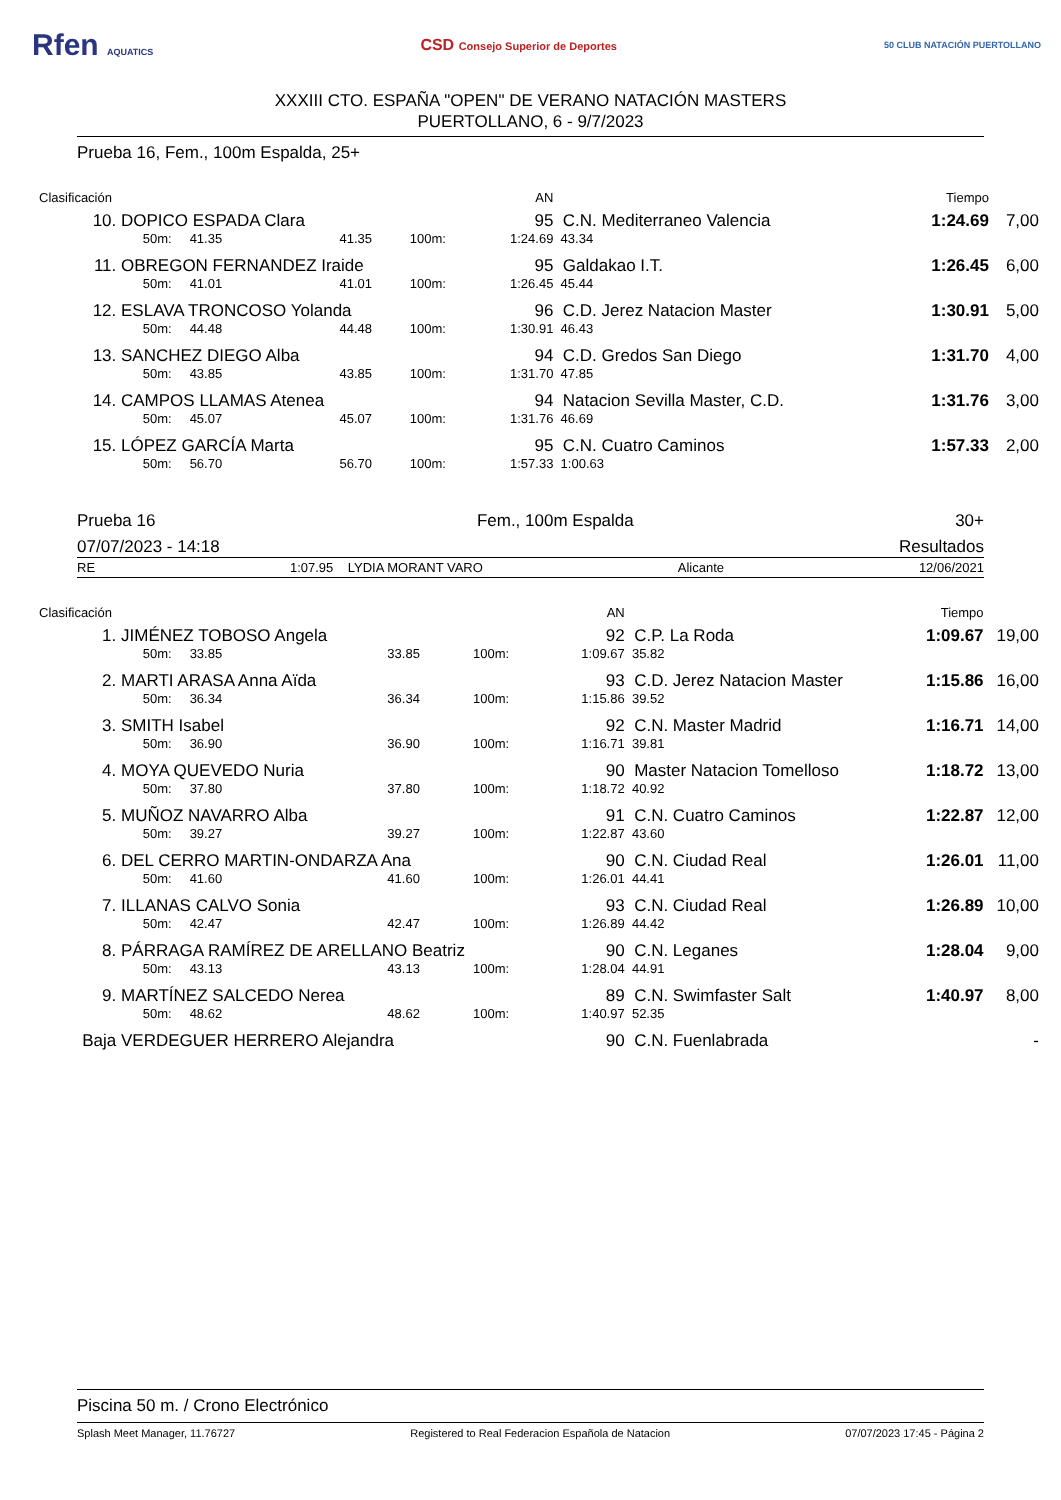Rfen AQUATICS
CSD Consejo Superior de Deportes
50 CLUB NATACIÓN PUERTOLLANO
XXXIII CTO. ESPAÑA "OPEN" DE VERANO NATACIÓN MASTERS
PUERTOLLANO, 6 - 9/7/2023
Prueba 16, Fem., 100m Espalda, 25+
| Clasificación | | | | | AN | | | Tiempo | |
| --- | --- | --- | --- | --- | --- | --- | --- | --- | --- |
| 10. | DOPICO ESPADA Clara | | | | 95 | C.N. Mediterraneo Valencia | | 1:24.69 | 7,00 |
| | 50m: 41.35 | 41.35 | 100m: | | 1:24.69 | 43.34 | | | |
| 11. | OBREGON FERNANDEZ Iraide | | | | 95 | Galdakao I.T. | | 1:26.45 | 6,00 |
| | 50m: 41.01 | 41.01 | 100m: | | 1:26.45 | 45.44 | | | |
| 12. | ESLAVA TRONCOSO Yolanda | | | | 96 | C.D. Jerez Natacion Master | | 1:30.91 | 5,00 |
| | 50m: 44.48 | 44.48 | 100m: | | 1:30.91 | 46.43 | | | |
| 13. | SANCHEZ DIEGO Alba | | | | 94 | C.D. Gredos San Diego | | 1:31.70 | 4,00 |
| | 50m: 43.85 | 43.85 | 100m: | | 1:31.70 | 47.85 | | | |
| 14. | CAMPOS LLAMAS Atenea | | | | 94 | Natacion Sevilla Master, C.D. | | 1:31.76 | 3,00 |
| | 50m: 45.07 | 45.07 | 100m: | | 1:31.76 | 46.69 | | | |
| 15. | LÓPEZ GARCÍA Marta | | | | 95 | C.N. Cuatro Caminos | | 1:57.33 | 2,00 |
| | 50m: 56.70 | 56.70 | 100m: | | 1:57.33 | 1:00.63 | | | |
Prueba 16 Fem., 100m Espalda 30+
07/07/2023 - 14:18 Resultados
RE 1:07.95 LYDIA MORANT VARO Alicante 12/06/2021
| Clasificación | | | | | AN | | | Tiempo | |
| --- | --- | --- | --- | --- | --- | --- | --- | --- | --- |
| 1. | JIMÉNEZ TOBOSO Angela | | | | 92 | C.P. La Roda | | 1:09.67 | 19,00 |
| | 50m: 33.85 | 33.85 | 100m: | | 1:09.67 | 35.82 | | | |
| 2. | MARTI ARASA Anna Aïda | | | | 93 | C.D. Jerez Natacion Master | | 1:15.86 | 16,00 |
| | 50m: 36.34 | 36.34 | 100m: | | 1:15.86 | 39.52 | | | |
| 3. | SMITH Isabel | | | | 92 | C.N. Master Madrid | | 1:16.71 | 14,00 |
| | 50m: 36.90 | 36.90 | 100m: | | 1:16.71 | 39.81 | | | |
| 4. | MOYA QUEVEDO Nuria | | | | 90 | Master Natacion Tomelloso | | 1:18.72 | 13,00 |
| | 50m: 37.80 | 37.80 | 100m: | | 1:18.72 | 40.92 | | | |
| 5. | MUÑOZ NAVARRO Alba | | | | 91 | C.N. Cuatro Caminos | | 1:22.87 | 12,00 |
| | 50m: 39.27 | 39.27 | 100m: | | 1:22.87 | 43.60 | | | |
| 6. | DEL CERRO MARTIN-ONDARZA Ana | | | | 90 | C.N. Ciudad Real | | 1:26.01 | 11,00 |
| | 50m: 41.60 | 41.60 | 100m: | | 1:26.01 | 44.41 | | | |
| 7. | ILLANAS CALVO Sonia | | | | 93 | C.N. Ciudad Real | | 1:26.89 | 10,00 |
| | 50m: 42.47 | 42.47 | 100m: | | 1:26.89 | 44.42 | | | |
| 8. | PÁRRAGA RAMÍREZ DE ARELLANO Beatriz | | | | 90 | C.N. Leganes | | 1:28.04 | 9,00 |
| | 50m: 43.13 | 43.13 | 100m: | | 1:28.04 | 44.91 | | | |
| 9. | MARTÍNEZ SALCEDO Nerea | | | | 89 | C.N. Swimfaster Salt | | 1:40.97 | 8,00 |
| | 50m: 48.62 | 48.62 | 100m: | | 1:40.97 | 52.35 | | | |
| Baja | VERDEGUER HERRERO Alejandra | | | | 90 | C.N. Fuenlabrada | | | - |
Piscina 50 m. / Crono Electrónico
Splash Meet Manager, 11.76727 Registered to Real Federacion Española de Natacion 07/07/2023 17:45 - Página 2